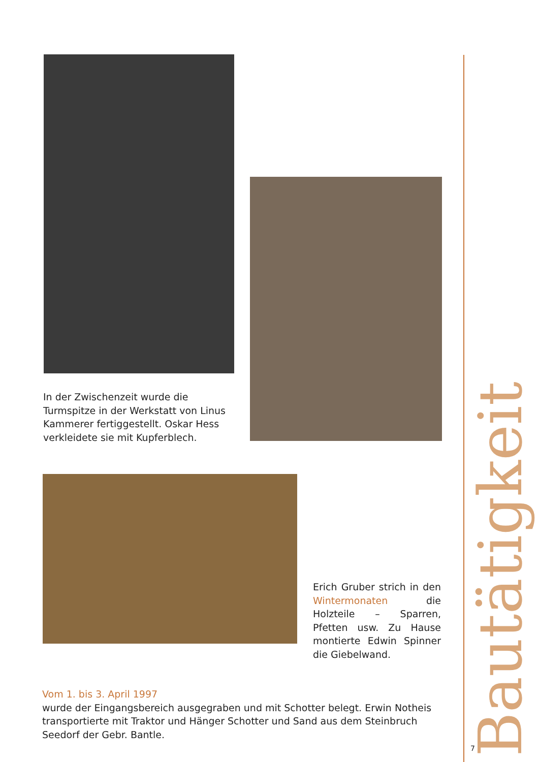In der Zwischenzeit wurde die Turmspitze in der Werkstatt von Linus Kammerer fertiggestellt. Oskar Hess verkleidete sie mit Kupferblech.
Erich Gruber strich in den Wintermonaten die Holzteile – Sparren, Pfetten usw. Zu Hause montierte Edwin Spinner die Giebelwand.
Vom 1. bis 3. April 1997
wurde der Eingangsbereich ausgegraben und mit Schotter belegt. Erwin Notheis transportierte mit Traktor und Hänger Schotter und Sand aus dem Steinbruch Seedorf der Gebr. Bantle.
Bautätigkeit
7